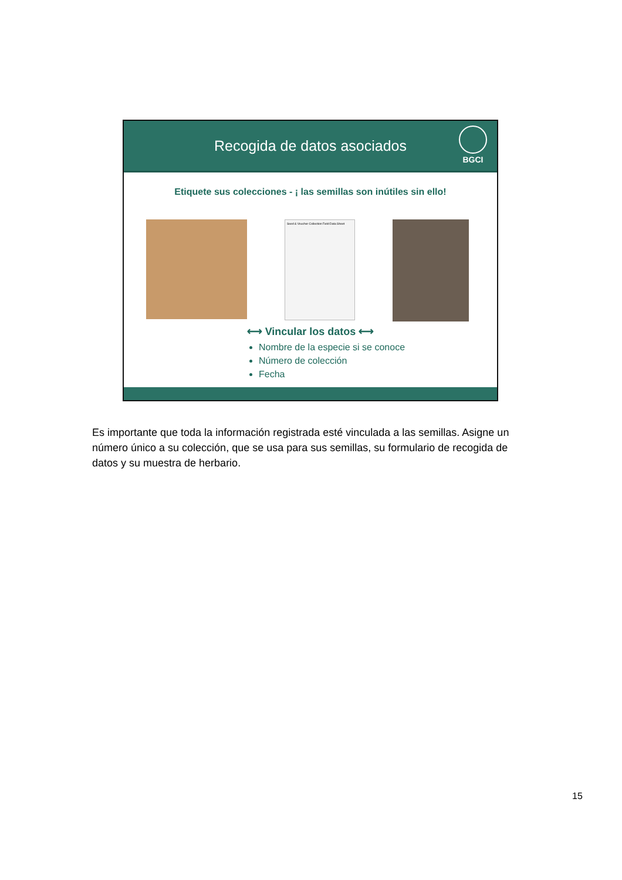Recogida de datos asociados
BGCI
Etiquete sus colecciones - ¡ las semillas son inútiles sin ello!
Seed & Voucher Collection Field Data Sheet
⟷ Vincular los datos ⟷
Nombre de la especie si se conoce
Número de colección
Fecha
Es importante que toda la información registrada esté vinculada a las semillas. Asigne un número único a su colección, que se usa para sus semillas, su formulario de recogida de datos y su muestra de herbario.
15